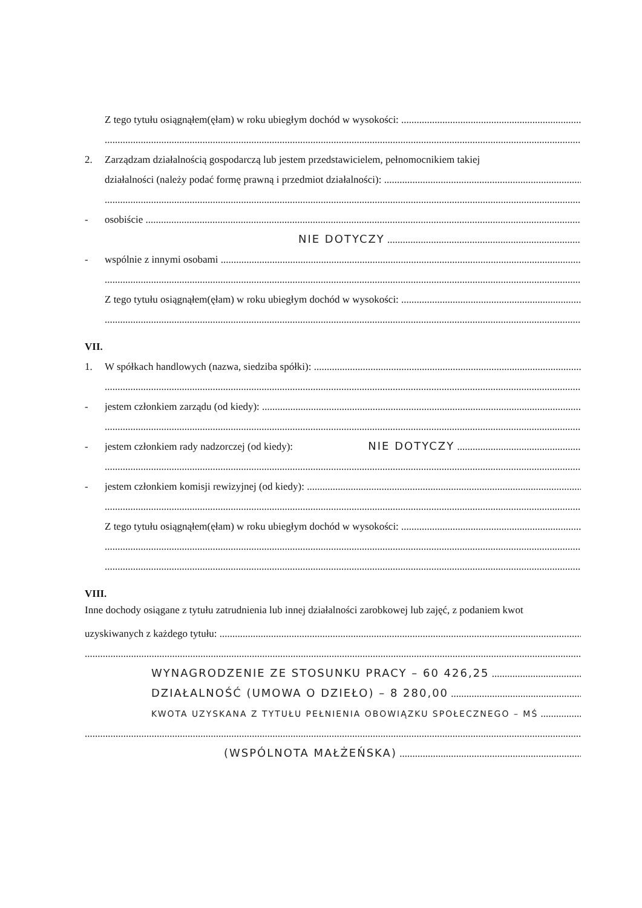Z tego tytułu osiągnąłem(ęłam) w roku ubiegłym dochód w wysokości:
2. Zarządzam działalnością gospodarczą lub jestem przedstawicielem, pełnomocnikiem takiej
działalności (należy podać formę prawną i przedmiot działalności):
- osobiście
NIE DOTYCZY
- wspólnie z innymi osobami
Z tego tytułu osiągnąłem(ęłam) w roku ubiegłym dochód w wysokości:
VII.
1. W spółkach handlowych (nazwa, siedziba spółki):
- jestem członkiem zarządu (od kiedy):
- jestem członkiem rady nadzorczej (od kiedy): NIE DOTYCZY
- jestem członkiem komisji rewizyjnej (od kiedy):
Z tego tytułu osiągnąłem(ęłam) w roku ubiegłym dochód w wysokości:
VIII.
Inne dochody osiągane z tytułu zatrudnienia lub innej działalności zarobkowej lub zajęć, z podaniem kwot
uzyskiwanych z każdego tytułu:
WYNAGRODZENIE ZE STOSUNKU PRACY – 60 426,25
DZIAŁALNOŚĆ (UMOWA O DZIEŁO) – 8 280,00
KWOTA UZYSKANA Z TYTUŁU PEŁNIENIA OBOWIĄZKU SPOŁECZNEGO – MŚ
(WSPÓLNOTA MAŁŻEŃSKA)